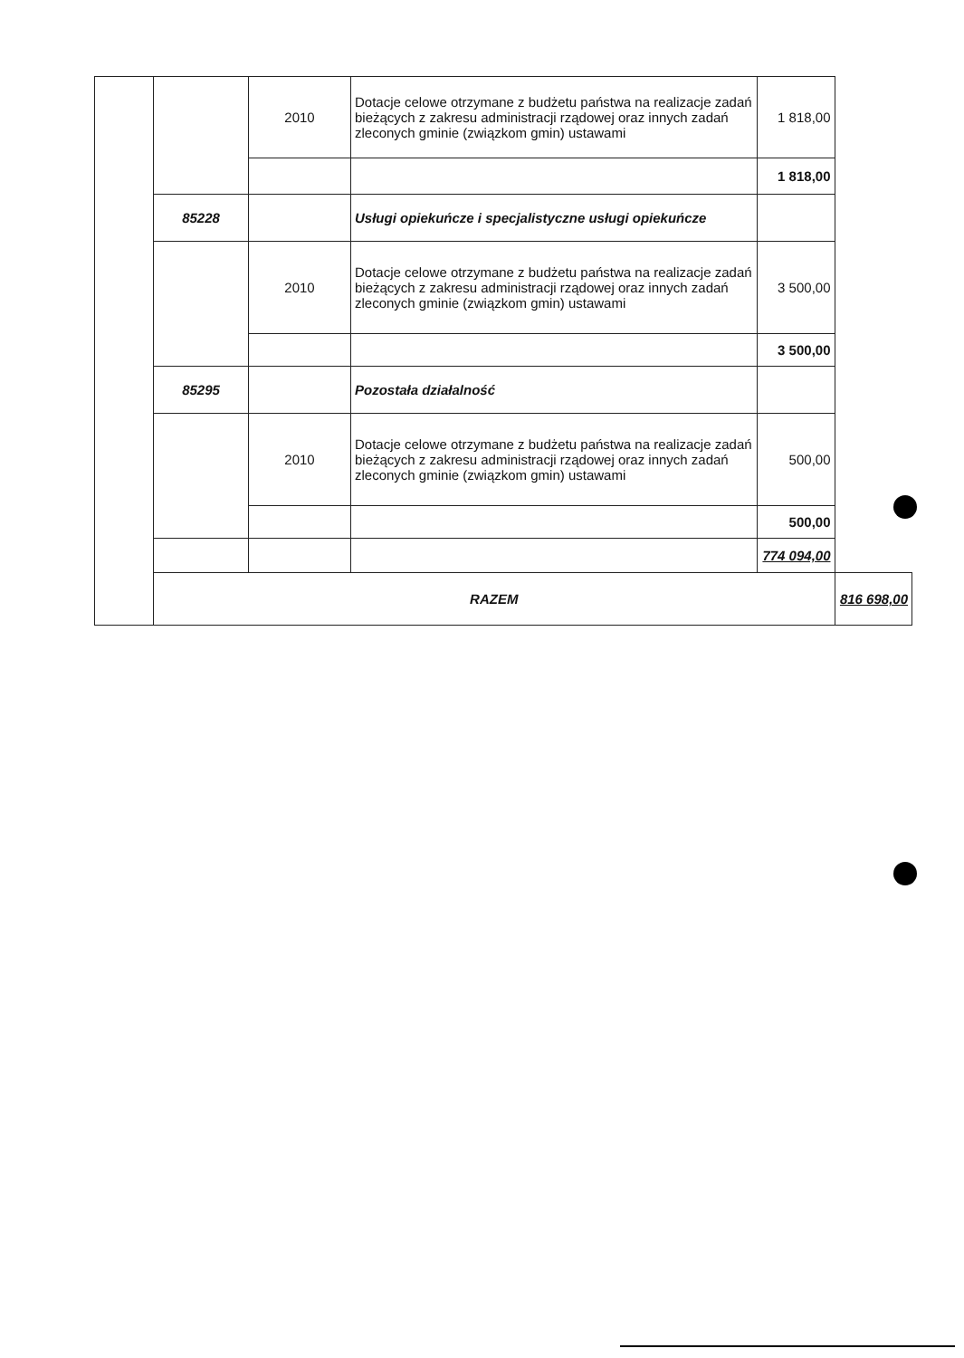| | | 2010 | Dotacje celowe otrzymane z budżetu państwa na realizacje zadań bieżących z zakresu administracji rządowej oraz innych zadań zleconych gminie (związkom gmin) ustawami | 1 818,00 | |
| | | | | 1 818,00 | |
| | 85228 | | Usługi opiekuńcze i specjalistyczne usługi opiekuńcze | | |
| | | 2010 | Dotacje celowe otrzymane z budżetu państwa na realizacje zadań bieżących z zakresu administracji rządowej oraz innych zadań zleconych gminie (związkom gmin) ustawami | 3 500,00 | |
| | | | | 3 500,00 | |
| | 85295 | | Pozostała działalność | | |
| | | 2010 | Dotacje celowe otrzymane z budżetu państwa na realizacje zadań bieżących z zakresu administracji rządowej oraz innych zadań zleconych gminie (związkom gmin) ustawami | 500,00 | |
| | | | | 500,00 | |
| | | | | 774 094,00 | |
| | RAZEM | | | | 816 698,00 |